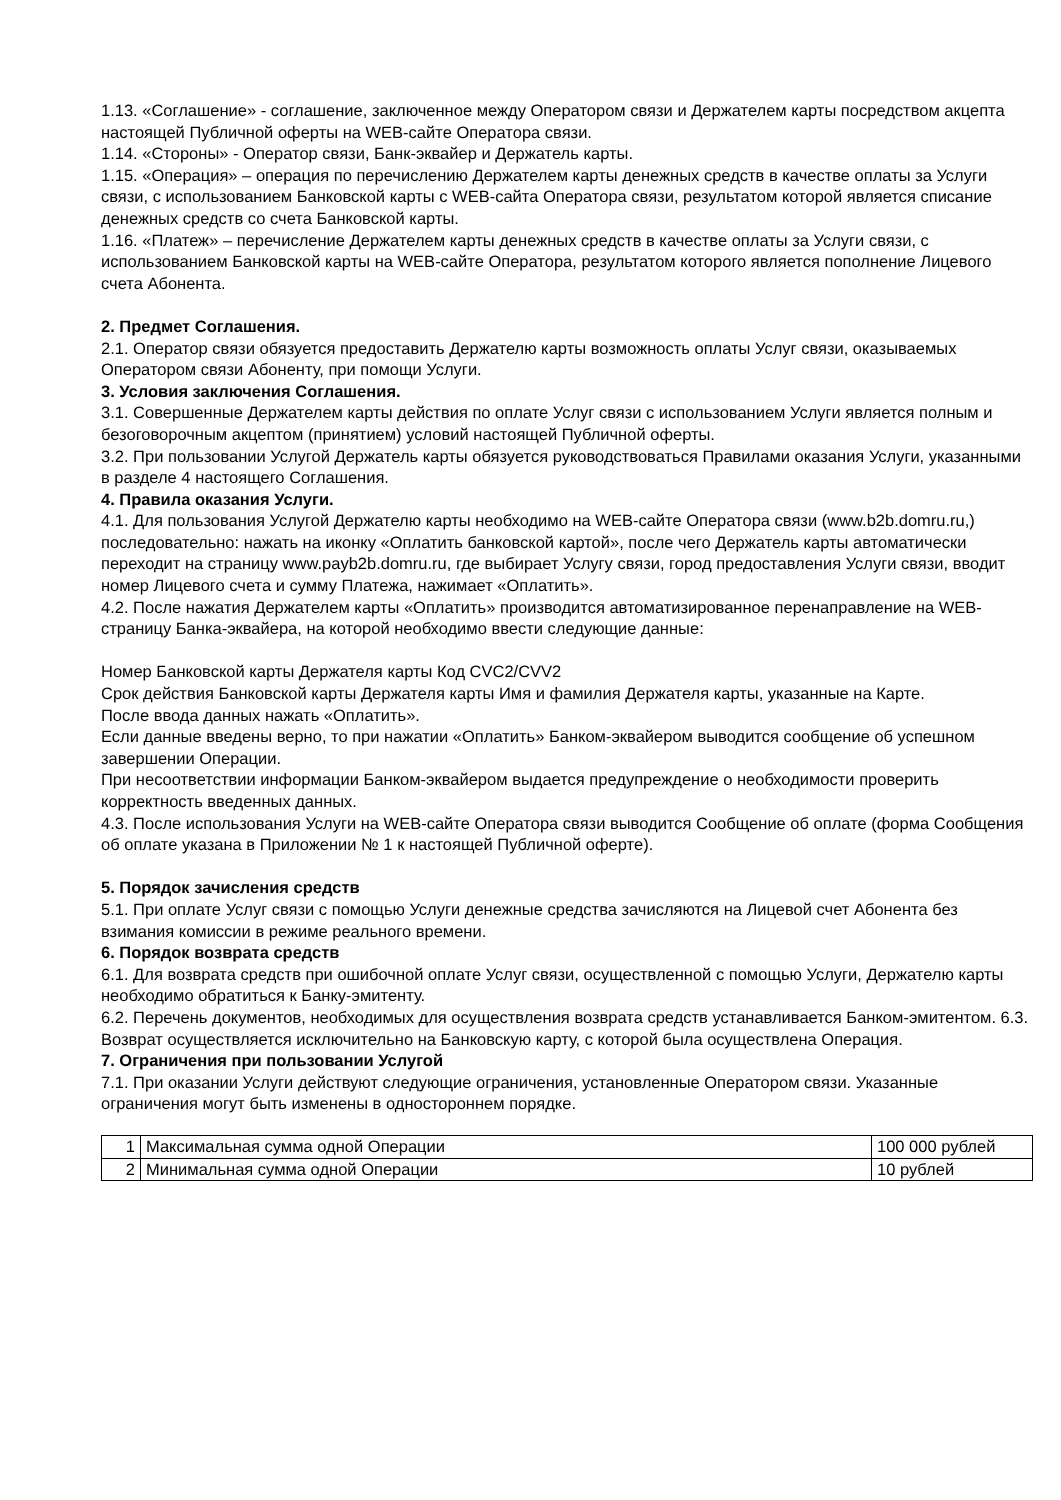1.13. «Соглашение» - соглашение, заключенное между Оператором связи и Держателем карты посредством акцепта настоящей Публичной оферты на WEB-сайте Оператора связи.
1.14. «Стороны» - Оператор связи, Банк-эквайер и Держатель карты.
1.15. «Операция» – операция по перечислению Держателем карты денежных средств в качестве оплаты за Услуги связи, с использованием Банковской карты с WEB-сайта Оператора связи, результатом которой является списание денежных средств со счета Банковской карты.
1.16. «Платеж» – перечисление Держателем карты денежных средств в качестве оплаты за Услуги связи, с использованием Банковской карты на WEB-сайте Оператора, результатом которого является пополнение Лицевого счета Абонента.
2. Предмет Соглашения.
2.1. Оператор связи обязуется предоставить Держателю карты возможность оплаты Услуг связи, оказываемых Оператором связи Абоненту, при помощи Услуги.
3. Условия заключения Соглашения.
3.1. Совершенные Держателем карты действия по оплате Услуг связи с использованием Услуги является полным и безоговорочным акцептом (принятием) условий настоящей Публичной оферты.
3.2. При пользовании Услугой Держатель карты обязуется руководствоваться Правилами оказания Услуги, указанными в разделе 4 настоящего Соглашения.
4. Правила оказания Услуги.
4.1. Для пользования Услугой Держателю карты необходимо на WEB-сайте Оператора связи (www.b2b.domru.ru,) последовательно: нажать на иконку «Оплатить банковской картой», после чего Держатель карты автоматически переходит на страницу www.payb2b.domru.ru, где выбирает Услугу связи, город предоставления Услуги связи, вводит номер Лицевого счета и сумму Платежа, нажимает «Оплатить».
4.2. После нажатия Держателем карты «Оплатить» производится автоматизированное перенаправление на WEB-страницу Банка-эквайера, на которой необходимо ввести следующие данные:
Номер Банковской карты Держателя карты Код CVC2/CVV2
Срок действия Банковской карты Держателя карты Имя и фамилия Держателя карты, указанные на Карте.
После ввода данных нажать «Оплатить».
Если данные введены верно, то при нажатии «Оплатить» Банком-эквайером выводится сообщение об успешном завершении Операции.
При несоответствии информации Банком-эквайером выдается предупреждение о необходимости проверить корректность введенных данных.
4.3. После использования Услуги на WEB-сайте Оператора связи выводится Сообщение об оплате (форма Сообщения об оплате указана в Приложении № 1 к настоящей Публичной оферте).
5. Порядок зачисления средств
5.1. При оплате Услуг связи с помощью Услуги денежные средства зачисляются на Лицевой счет Абонента без взимания комиссии в режиме реального времени.
6. Порядок возврата средств
6.1. Для возврата средств при ошибочной оплате Услуг связи, осуществленной с помощью Услуги, Держателю карты необходимо обратиться к Банку-эмитенту.
6.2. Перечень документов, необходимых для осуществления возврата средств устанавливается Банком-эмитентом. 6.3. Возврат осуществляется исключительно на Банковскую карту, с которой была осуществлена Операция.
7. Ограничения при пользовании Услугой
7.1. При оказании Услуги действуют следующие ограничения, установленные Оператором связи. Указанные ограничения могут быть изменены в одностороннем порядке.
| 1 | Максимальная сумма одной Операции | 100 000 рублей |
| 2 | Минимальная сумма одной Операции | 10 рублей |